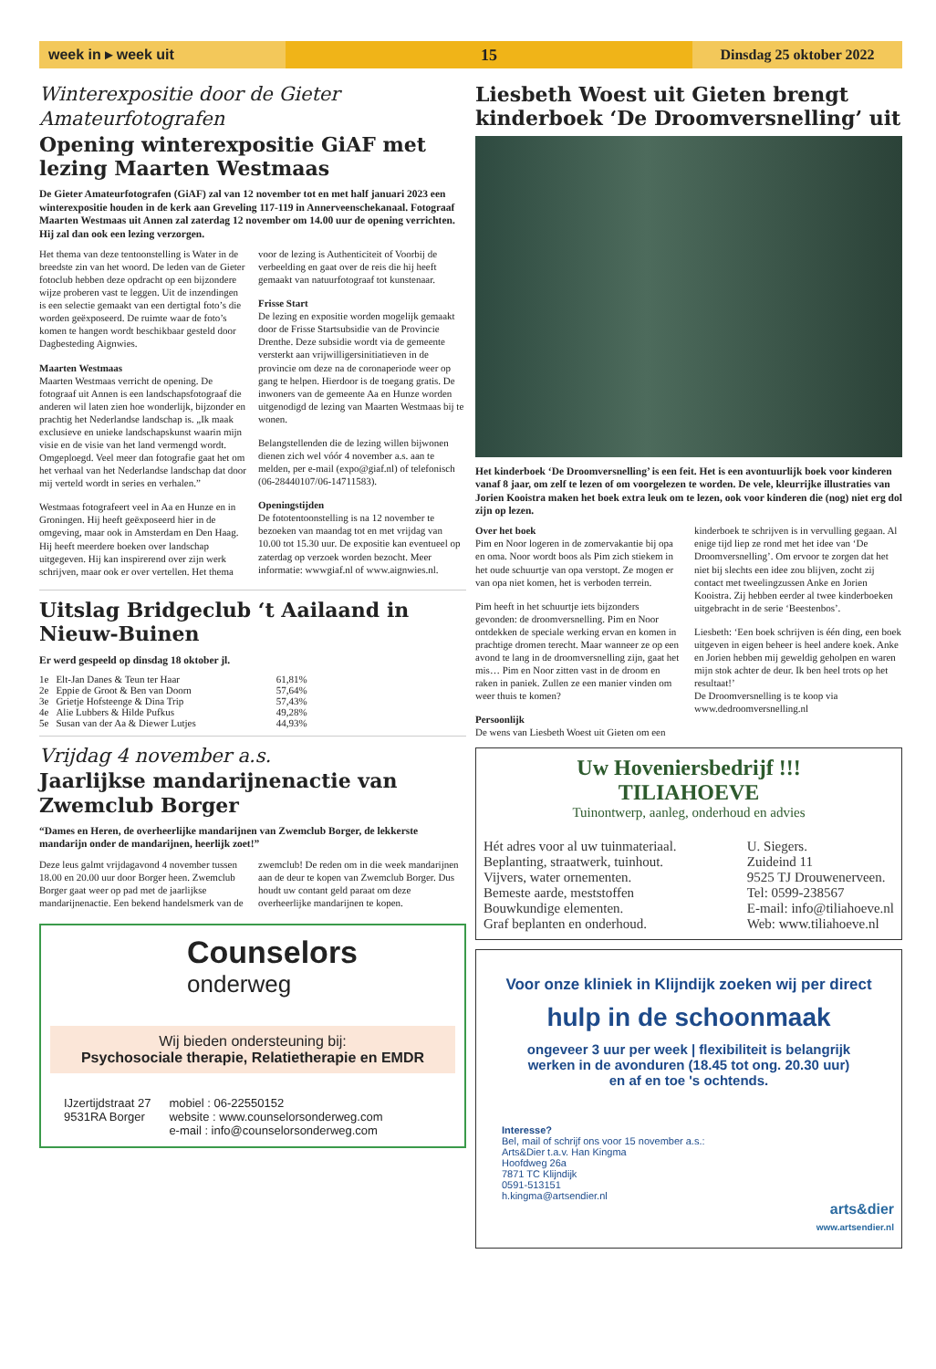week in ▸ week uit
15
Dinsdag 25 oktober 2022
Winterexpositie door de Gieter Amateurfotografen
Opening winterexpositie GiAF met lezing Maarten Westmaas
De Gieter Amateurfotografen (GiAF) zal van 12 november tot en met half januari 2023 een winterexpositie houden in de kerk aan Greveling 117-119 in Annerveenschekanaal. Fotograaf Maarten Westmaas uit Annen zal zaterdag 12 november om 14.00 uur de opening verrichten. Hij zal dan ook een lezing verzorgen.
Het thema van deze tentoonstelling is Water in de breedste zin van het woord. De leden van de Gieter fotoclub hebben deze opdracht op een bijzondere wijze proberen vast te leggen. Uit de inzendingen is een selectie gemaakt van een dertigtal foto’s die worden geëxposeerd. De ruimte waar de foto’s komen te hangen wordt beschikbaar gesteld door Dagbesteding Aignwies.
Maarten Westmaas
Maarten Westmaas verricht de opening. De fotograaf uit Annen is een landschapsfotograaf die anderen wil laten zien hoe wonderlijk, bijzonder en prachtig het Nederlandse landschap is. „Ik maak exclusieve en unieke landschapskunst waarin mijn visie en de visie van het land vermengd wordt. Omgeploegd. Veel meer dan fotografie gaat het om het verhaal van het Nederlandse landschap dat door mij verteld wordt in series en verhalen.”
Westmaas fotografeert veel in Aa en Hunze en in Groningen. Hij heeft geëxposeerd hier in de omgeving, maar ook in Amsterdam en Den Haag. Hij heeft meerdere boeken over landschap uitgegeven. Hij kan inspirerend over zijn werk schrijven, maar ook er over vertellen. Het thema voor de lezing is Authenticiteit of Voorbij de verbeelding en gaat over de reis die hij heeft gemaakt van natuurfotograaf tot kunstenaar.
Frisse Start
De lezing en expositie worden mogelijk gemaakt door de Frisse Startsubsidie van de Provincie Drenthe. Deze subsidie wordt via de gemeente versterkt aan vrijwilligersinitiatieven in de provincie om deze na de coronaperiode weer op gang te helpen. Hierdoor is de toegang gratis. De inwoners van de gemeente Aa en Hunze worden uitgenodigd de lezing van Maarten Westmaas bij te wonen.
Belangstellenden die de lezing willen bijwonen dienen zich wel vóór 4 november a.s. aan te melden, per e-mail (expo@giaf.nl) of telefonisch (06-28440107/06-14711583).
Openingstijden
De fototentoonstelling is na 12 november te bezoeken van maandag tot en met vrijdag van 10.00 tot 15.30 uur. De expositie kan eventueel op zaterdag op verzoek worden bezocht. Meer informatie: wwwgiaf.nl of www.aignwies.nl.
Uitslag Bridgeclub ‘t Aailaand in Nieuw-Buinen
Er werd gespeeld op dinsdag 18 oktober jl.
| 1e | Elt-Jan Danes & Teun ter Haar | 61,81% |
| 2e | Eppie de Groot & Ben van Doorn | 57,64% |
| 3e | Grietje Hofsteenge & Dina Trip | 57,43% |
| 4e | Alie Lubbers & Hilde Pufkus | 49,28% |
| 5e | Susan van der Aa & Diewer Lutjes | 44,93% |
Vrijdag 4 november a.s.
Jaarlijkse mandarijnenactie van Zwemclub Borger
“Dames en Heren, de overheerlijke mandarijnen van Zwemclub Borger, de lekkerste mandarijn onder de mandarijnen, heerlijk zoet!”
Deze leus galmt vrijdagavond 4 november tussen 18.00 en 20.00 uur door Borger heen. Zwemclub Borger gaat weer op pad met de jaarlijkse mandarijnenactie. Een bekend handelsmerk van de zwemclub! De reden om in die week mandarijnen aan de deur te kopen van Zwemclub Borger. Dus houdt uw contant geld paraat om deze overheerlijke mandarijnen te kopen.
Counselors
onderweg
Wij bieden ondersteuning bij:
Psychosociale therapie, Relatietherapie en EMDR
IJzertijdstraat 27
9531RA Borger
mobiel : 06-22550152
website : www.counselorsonderweg.com
e-mail : info@counselorsonderweg.com
Liesbeth Woest uit Gieten brengt kinderboek ‘De Droomversnelling’ uit
Het kinderboek ‘De Droomversnelling’ is een feit. Het is een avontuurlijk boek voor kinderen vanaf 8 jaar, om zelf te lezen of om voorgelezen te worden. De vele, kleurrijke illustraties van Jorien Kooistra maken het boek extra leuk om te lezen, ook voor kinderen die (nog) niet erg dol zijn op lezen.
Over het boek
Pim en Noor logeren in de zomervakantie bij opa en oma. Noor wordt boos als Pim zich stiekem in het oude schuurtje van opa verstopt. Ze mogen er van opa niet komen, het is verboden terrein.
Pim heeft in het schuurtje iets bijzonders gevonden: de droomversnelling. Pim en Noor ontdekken de speciale werking ervan en komen in prachtige dromen terecht. Maar wanneer ze op een avond te lang in de droomversnelling zijn, gaat het mis… Pim en Noor zitten vast in de droom en raken in paniek. Zullen ze een manier vinden om weer thuis te komen?
Persoonlijk
De wens van Liesbeth Woest uit Gieten om een kinderboek te schrijven is in vervulling gegaan. Al enige tijd liep ze rond met het idee van ‘De Droomversnelling’. Om ervoor te zorgen dat het niet bij slechts een idee zou blijven, zocht zij contact met tweelingzussen Anke en Jorien Kooistra. Zij hebben eerder al twee kinderboeken uitgebracht in de serie ‘Beestenbos’.
Liesbeth: ‘Een boek schrijven is één ding, een boek uitgeven in eigen beheer is heel andere koek. Anke en Jorien hebben mij geweldig geholpen en waren mijn stok achter de deur. Ik ben heel trots op het resultaat!’
De Droomversnelling is te koop via www.dedroomversnelling.nl
Uw Hoveniersbedrijf !!!
TILIAHOEVE
Tuinontwerp, aanleg, onderhoud en advies
Hét adres voor al uw tuinmateriaal.
Beplanting, straatwerk, tuinhout.
Vijvers, water ornementen.
Bemeste aarde, meststoffen
Bouwkundige elementen.
Graf beplanten en onderhoud.
U. Siegers.
Zuideind 11
9525 TJ Drouwenerveen.
Tel: 0599-238567
E-mail: info@tiliahoeve.nl
Web: www.tiliahoeve.nl
Voor onze kliniek in Klijndijk zoeken wij per direct
hulp in de schoonmaak
ongeveer 3 uur per week | flexibiliteit is belangrijk
werken in de avonduren (18.45 tot ong. 20.30 uur)
en af en toe 's ochtends.
Interesse?
Bel, mail of schrijf ons voor 15 november a.s.:
Arts&Dier t.a.v. Han Kingma
Hoofdweg 26a
7871 TC Klijndijk
0591-513151
h.kingma@artsendier.nl
arts&dier
www.artsendier.nl